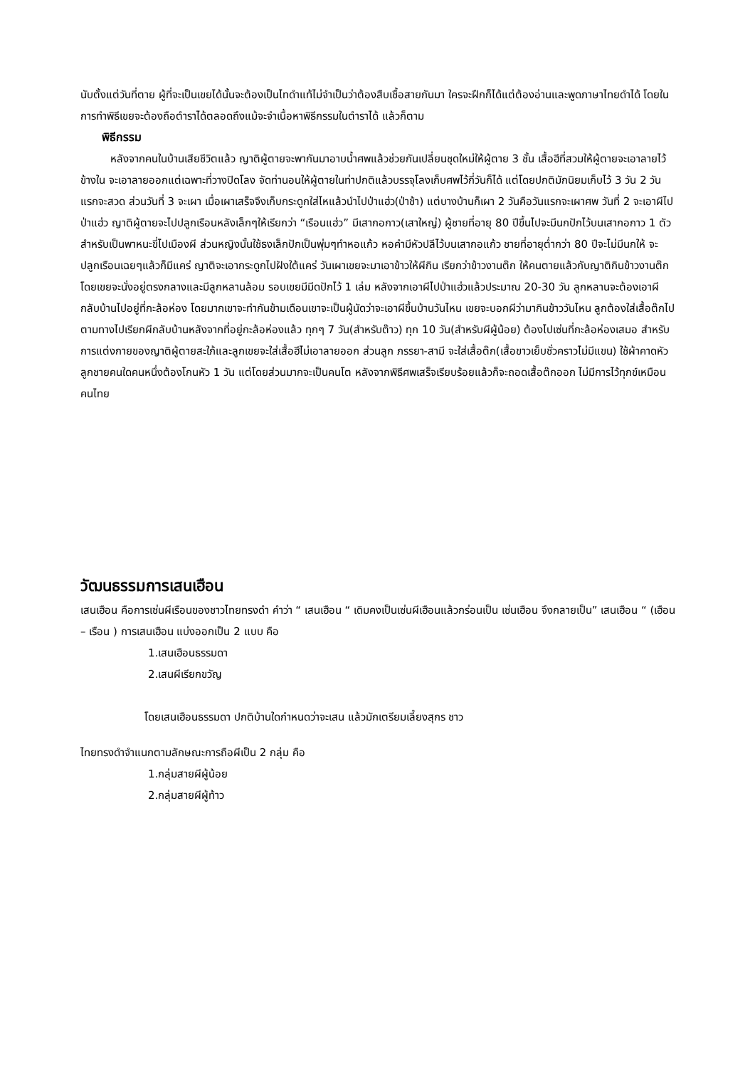นับตั้งแต่วันที่ตาย ผู้ที่จะเป็นเขยได้นั้นจะต้องเป็นไทดำแท้ไม่จำเป็นว่าต้องสืบเชื้อสายกันมา ใครจะฝึกก็ได้แต่ต้องอ่านและพูดภาษาไทยดำได้ โดยในการทำพิธีเขยจะต้องถือตำราได้ตลอดถึงแม้จะจำเนื้อหาพิธีกรรมในตำราได้ แล้วก็ตาม
พิธีกรรม
หลังจากคนในบ้านเสียชีวิตแล้ว ญาติผู้ตายจะพากันมาอาบน้ำศพแล้วช่วยกันเปลี่ยนชุดใหม่ให้ผู้ตาย 3 ชั้น เสื้อฮีที่สวมให้ผู้ตายจะเอาลายไว้ข้างใน จะเอาลายออกแต่เฉพาะที่วางปิดโลง จัดท่านอนให้ผู้ตายในท่าปกติแล้วบรรจุโลงเก็บศพไว้กี่วันก็ได้ แต่โดยปกติมักนิยมเก็บไว้ 3 วัน 2 วันแรกจะสวด ส่วนวันที่ 3 จะเผา เมื่อเผาเสร็จจึงเก็บกระดูกใส่ไหแล้วนำไปป่าแฮ่ว(ป่าช้า) แต่บางบ้านก็เผา 2 วันคือวันแรกจะเผาศพ วันที่ 2 จะเอาผีไปป่าแฮ่ว ญาติผู้ตายจะไปปลูกเรือนหลังเล็กๆให้เรียกว่า “เรือนแฮ่ว” มีเสากอกาว(เสาใหญ่) ผู้ชายที่อายุ 80 ปีขึ้นไปจะมีนกปักไว้บนเสากอกาว 1 ตัวสำหรับเป็นพาหนะขี่ไปเมืองผี ส่วนหญิงนั้นใช้ธงเล็กปักเป็นพุ่มๆทำหอแก้ว หอคำมีหัวปลีไว้บนเสากอแก้ว ชายที่อายุต่ำกว่า 80 ปีจะไม่มีนกให้ จะปลูกเรือนเฉยๆแล้วก็มีแคร่ ญาติจะเอากระดูกไปฝังใต้แคร่ วันเผาเขยจะมาเอาข้าวให้ผีกิน เรียกว่าข้าวงานต๊ก ให้คนตายแล้วกับญาติกินข้าวงานต๊กโดยเขยจะนั่งอยู่ตรงกลางและมีลูกหลานล้อม รอบเขยมีมีดปักไว้ 1 เล่ม หลังจากเอาผีไปป่าแฮ่วแล้วประมาณ 20-30 วัน ลูกหลานจะต้องเอาผีกลับบ้านไปอยู่ที่กะล้อห่อง โดยมากเขาจะทำกันข้ามเดือนเขาจะเป็นผู้นัดว่าจะเอาผีขึ้นบ้านวันไหน เขยจะบอกผีว่ามากินข้าววันไหน ลูกต้องใส่เสื้อต๊กไปตามทางไปเรียกผีกลับบ้านหลังจากที่อยู่กะล้อห่องแล้ว ทุกๆ 7 วัน(สำหรับต๊าว) ทุก 10 วัน(สำหรับผีผู้น้อย) ต้องไปเซ่นที่กะล้อห่องเสมอ สำหรับการแต่งกายของญาติผู้ตายสะใภ้และลูกเขยจะใส่เสื้อฮีไม่เอาลายออก ส่วนลูก ภรรยา-สามี จะใส่เสื้อต๊ก(เสื้อขาวเย็บชั่วคราวไม่มีแขน) ใช้ผ้าคาดหัว ลูกชายคนใดคนหนึ่งต้องโกนหัว 1 วัน แต่โดยส่วนมากจะเป็นคนโต หลังจากพิธีศพเสร็จเรียบร้อยแล้วก็จะถอดเสื้อต๊กออก ไม่มีการไว้ทุกข์เหมือนคนไทย
วัฒนธรรมการเสนเฮือน
เสนเฮือน คือการเซ่นผีเรือนของชาวไทยทรงดำ คำว่า “ เสนเฮือน “ เดิมคงเป็นเซ่นผีเฮือนแล้วกร่อนเป็น เซ่นเฮือน จึงกลายเป็น” เสนเฮือน “ (เฮือน – เรือน ) การเสนเฮือน แบ่งออกเป็น 2 แบบ คือ
1.เสนเฮือนธรรมดา
2.เสนผีเรียกขวัญ
โดยเสนเฮือนธรรมดา ปกติบ้านใดกำหนดว่าจะเสน แล้วมักเตรียมเลี้ยงสุกร ชาว
ไทยทรงดำจำแนกตามลักษณะการถือผีเป็น 2 กลุ่ม คือ
1.กลุ่มสายผีผู้น้อย
2.กลุ่มสายผีผู้ท้าว